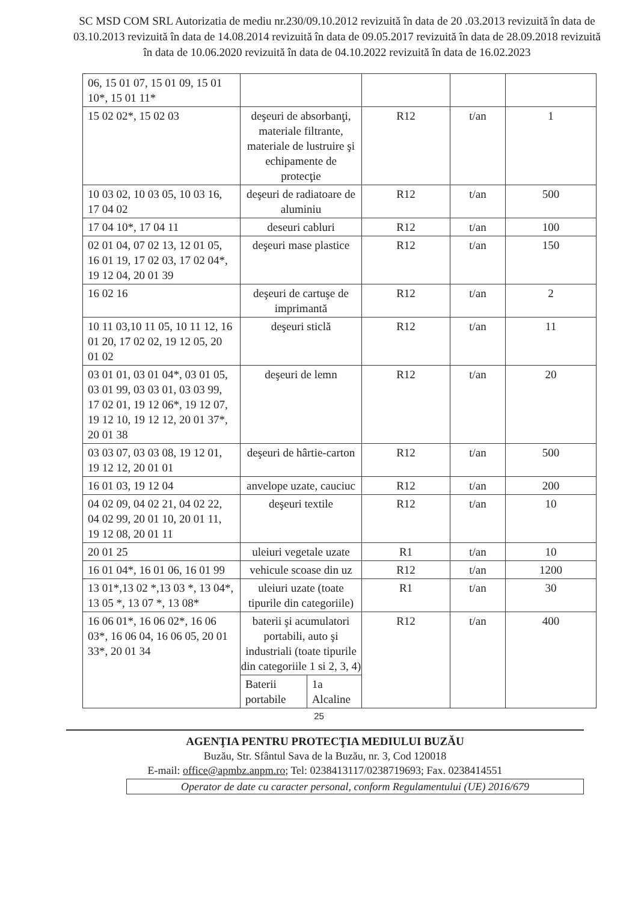SC MSD COM SRL Autorizatia de mediu nr.230/09.10.2012 revizuită în data de 20 .03.2013 revizuită în data de 03.10.2013 revizuită în data de 14.08.2014 revizuită în data de 09.05.2017 revizuită în data de 28.09.2018 revizuită în data de 10.06.2020 revizuită în data de 04.10.2022 revizuită în data de 16.02.2023
| 06, 15 01 07, 15 01 09, 15 01 10*, 15 01 11* | | | | |
| 15 02 02*, 15 02 03 | deşeuri de absorbanţi, materiale filtrante, materiale de lustruire şi echipamente de protecţie | R12 | t/an | 1 |
| 10 03 02, 10 03 05, 10 03 16, 17 04 02 | deşeuri de radiatoare de aluminiu | R12 | t/an | 500 |
| 17 04 10*, 17 04 11 | deseuri cabluri | R12 | t/an | 100 |
| 02 01 04, 07 02 13, 12 01 05, 16 01 19, 17 02 03, 17 02 04*, 19 12 04, 20 01 39 | deşeuri mase plastice | R12 | t/an | 150 |
| 16 02 16 | deşeuri de cartuşe de imprimantă | R12 | t/an | 2 |
| 10 11 03,10 11 05, 10 11 12, 16 01 20, 17 02 02, 19 12 05, 20 01 02 | deşeuri sticlă | R12 | t/an | 11 |
| 03 01 01, 03 01 04*, 03 01 05, 03 01 99, 03 03 01, 03 03 99, 17 02 01, 19 12 06*, 19 12 07, 19 12 10, 19 12 12, 20 01 37*, 20 01 38 | deşeuri de lemn | R12 | t/an | 20 |
| 03 03 07, 03 03 08, 19 12 01, 19 12 12, 20 01 01 | deşeuri de hârtie-carton | R12 | t/an | 500 |
| 16 01 03, 19 12 04 | anvelope uzate, cauciuc | R12 | t/an | 200 |
| 04 02 09, 04 02 21, 04 02 22, 04 02 99, 20 01 10, 20 01 11, 19 12 08, 20 01 11 | deşeuri textile | R12 | t/an | 10 |
| 20 01 25 | uleiuri vegetale uzate | R1 | t/an | 10 |
| 16 01 04*, 16 01 06, 16 01 99 | vehicule scoase din uz | R12 | t/an | 1200 |
| 13 01*,13 02 *,13 03 *, 13 04*, 13 05 *, 13 07 *, 13 08* | uleiuri uzate (toate tipurile din categoriile) | R1 | t/an | 30 |
| 16 06 01*, 16 06 02*, 16 06 03*, 16 06 04, 16 06 05, 20 01 33*, 20 01 34 | baterii şi acumulatori portabili, auto şi industriali (toate tipurile din categoriile 1 si 2, 3, 4) / Baterii portabile / 1a Alcaline / | R12 | t/an | 400 |
25
AGENŢIA PENTRU PROTECŢIA MEDIULUI BUZĂU
Buzău, Str. Sfântul Sava de la Buzău, nr. 3, Cod 120018
E-mail: office@apmbz.anpm.ro; Tel: 0238413117/0238719693; Fax. 0238414551
Operator de date cu caracter personal, conform Regulamentului (UE) 2016/679